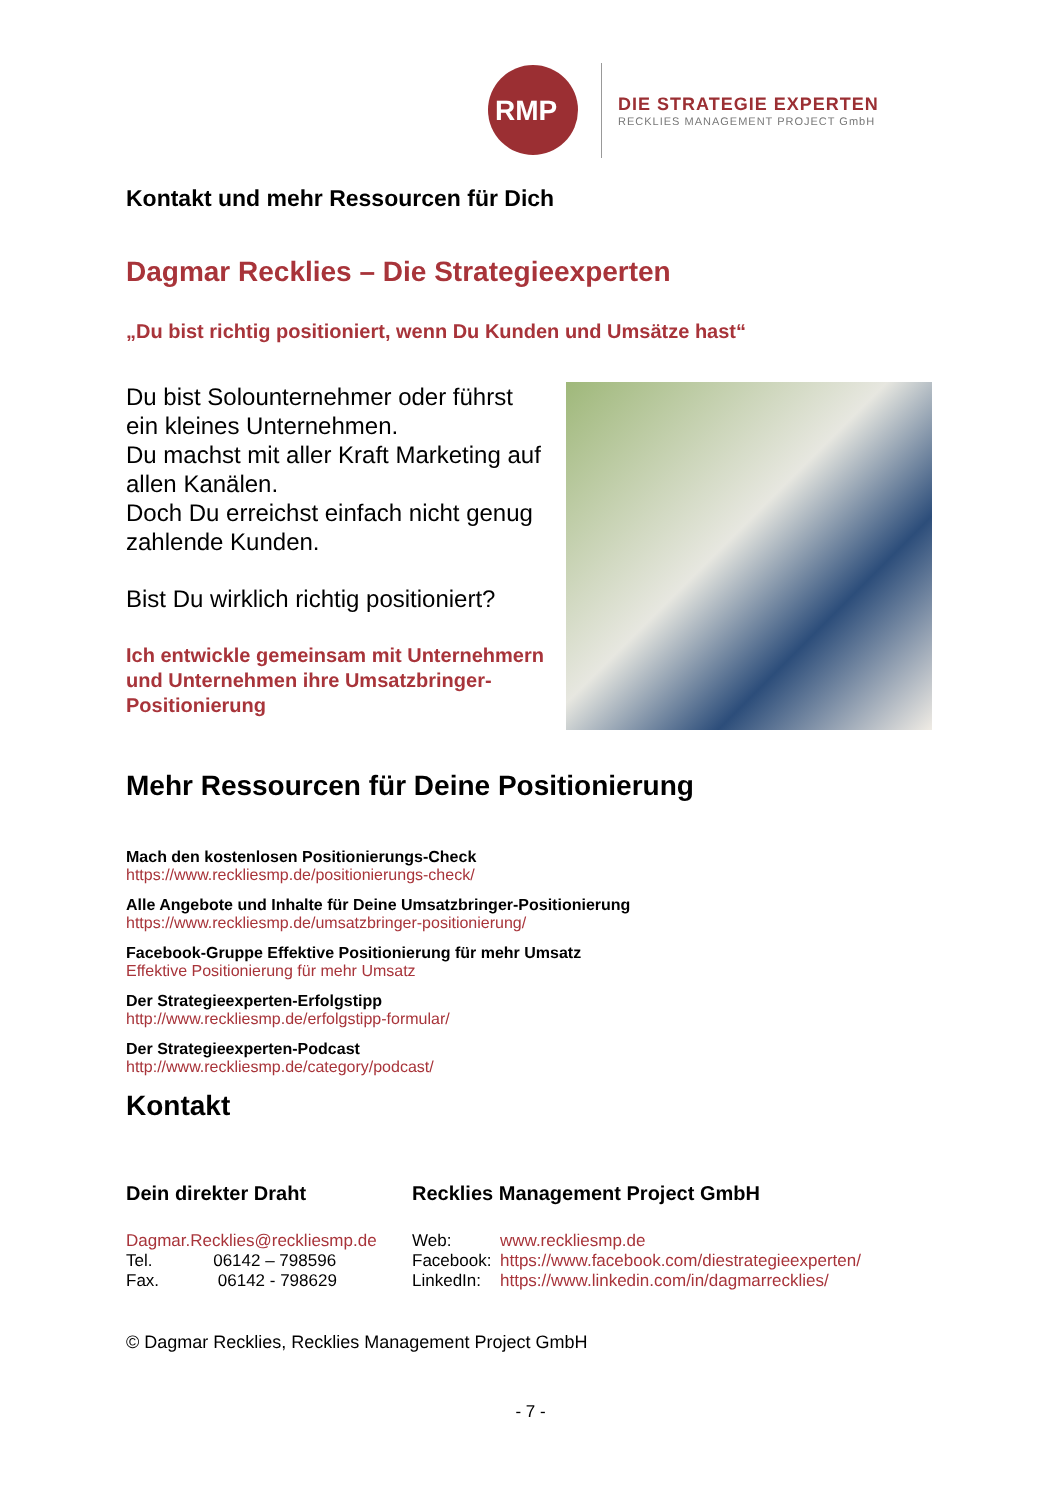RMP
DIE STRATEGIE EXPERTEN
RECKLIES MANAGEMENT PROJECT GmbH
Kontakt und mehr Ressourcen für Dich
Dagmar Recklies – Die Strategieexperten
„Du bist richtig positioniert, wenn Du Kunden und Umsätze hast“
Du bist Solounternehmer oder führst ein kleines Unternehmen.
Du machst mit aller Kraft Marketing auf allen Kanälen.
Doch Du erreichst einfach nicht genug zahlende Kunden.
Bist Du wirklich richtig positioniert?
Ich entwickle gemeinsam mit Unternehmern und Unternehmen ihre Umsatzbringer-Positionierung
Mehr Ressourcen für Deine Positionierung
Mach den kostenlosen Positionierungs-Check
https://www.reckliesmp.de/positionierungs-check/
Alle Angebote und Inhalte für Deine Umsatzbringer-Positionierung
https://www.reckliesmp.de/umsatzbringer-positionierung/
Facebook-Gruppe Effektive Positionierung für mehr Umsatz
Effektive Positionierung für mehr Umsatz
Der Strategieexperten-Erfolgstipp
http://www.reckliesmp.de/erfolgstipp-formular/
Der Strategieexperten-Podcast
http://www.reckliesmp.de/category/podcast/
Kontakt
Dein direkter Draht
Dagmar.Recklies@reckliesmp.de
Tel. 06142 – 798596
Fax. 06142 - 798629
Recklies Management Project GmbH
Web: www.reckliesmp.de
Facebook: https://www.facebook.com/diestrategieexperten/
LinkedIn: https://www.linkedin.com/in/dagmarrecklies/
© Dagmar Recklies, Recklies Management Project GmbH
- 7 -